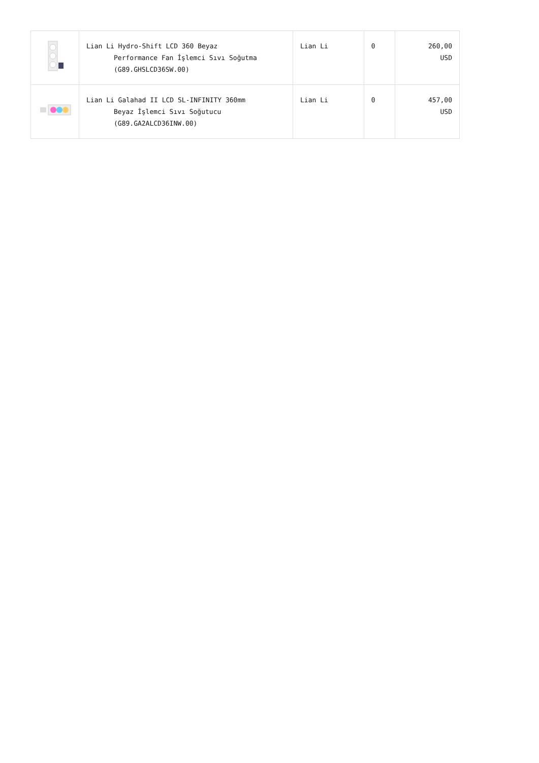| | Lian Li Hydro-Shift LCD 360 Beyaz Performance Fan İşlemci Sıvı Soğutma (G89.GHSLCD36SW.00) | Lian Li | 0 | 260,00 USD |
| | Lian Li Galahad II LCD SL-INFINITY 360mm Beyaz İşlemci Sıvı Soğutucu (G89.GA2ALCD36INW.00) | Lian Li | 0 | 457,00 USD |